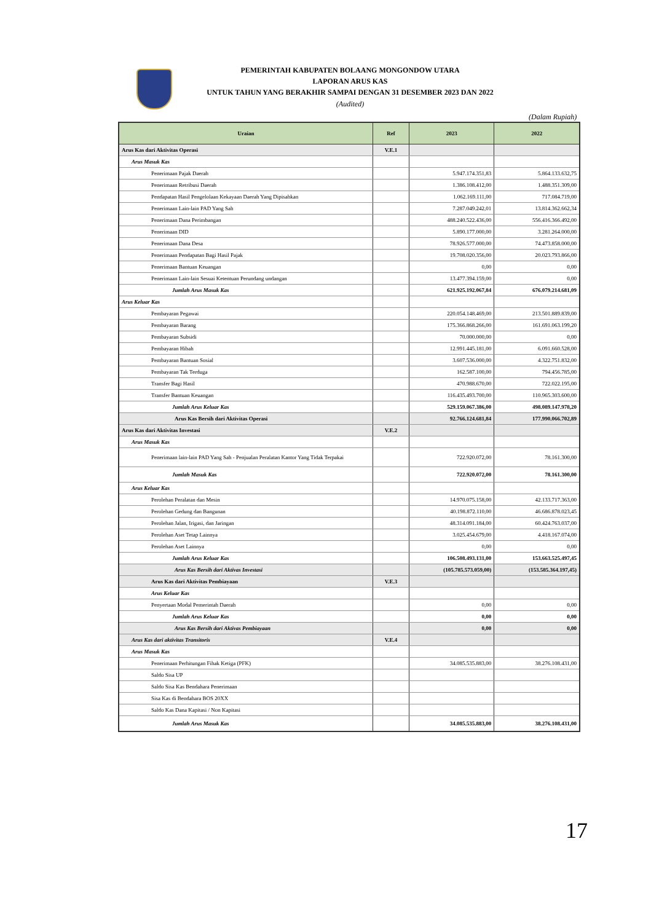PEMERINTAH KABUPATEN BOLAANG MONGONDOW UTARA
LAPORAN ARUS KAS
UNTUK TAHUN YANG BERAKHIR SAMPAI DENGAN 31 DESEMBER 2023 DAN 2022
(Audited)
(Dalam Rupiah)
| Uraian | Ref | 2023 | 2022 |
| --- | --- | --- | --- |
| Arus Kas dari Aktivitas Operasi | V.E.1 | | |
| Arus Masuk Kas | | | |
| Penerimaan Pajak Daerah | | 5.947.174.351,83 | 5.864.133.632,75 |
| Penerimaan Retribusi Daerah | | 1.386.108.412,00 | 1.488.351.309,00 |
| Pendapatan Hasil Pengelolaan Kekayaan Daerah Yang Dipisahkan | | 1.062.169.111,00 | 717.084.719,00 |
| Penerimaan Lain-lain PAD Yang Sah | | 7.287.049.242,01 | 13.814.362.662,34 |
| Penerimaan Dana Perimbangan | | 488.240.522.436,00 | 556.416.366.492,00 |
| Penerimaan DID | | 5.890.177.000,00 | 3.281.264.000,00 |
| Penerimaan Dana Desa | | 78.926.577.000,00 | 74.473.858.000,00 |
| Penerimaan Pendapatan Bagi Hasil Pajak | | 19.708.020.356,00 | 20.023.793.866,00 |
| Penerimaan Bantuan Keuangan | | 0,00 | 0,00 |
| Penerimaan Lain-lain Sesuai Ketentuan Perundang undangan | | 13.477.394.159,00 | 0,00 |
| Jumlah Arus Masuk Kas | | 621.925.192.067,84 | 676.079.214.681,09 |
| Arus Keluar Kas | | | |
| Pembayaran Pegawai | | 220.054.148.469,00 | 213.501.889.839,00 |
| Pembayaran Barang | | 175.366.868.266,00 | 161.691.063.199,20 |
| Pembayaran Subsidi | | 70.000.000,00 | 0,00 |
| Pembayaran Hibah | | 12.991.445.181,00 | 6.091.660.528,00 |
| Pembayaran Bantuan Sosial | | 3.607.536.000,00 | 4.322.751.832,00 |
| Pembayaran Tak Terduga | | 162.587.100,00 | 794.456.785,00 |
| Transfer Bagi Hasil | | 470.988.670,00 | 722.022.195,00 |
| Transfer Bantuan Keuangan | | 116.435.493.700,00 | 110.965.303.600,00 |
| Jumlah Arus Keluar Kas | | 529.159.067.386,00 | 498.089.147.978,20 |
| Arus Kas Bersih dari Aktivitas Operasi | | 92.766.124.681,84 | 177.990.066.702,89 |
| Arus Kas dari Aktivitas Investasi | V.E.2 | | |
| Arus Masuk Kas | | | |
| Penerimaan lain-lain PAD Yang Sah - Penjualan Peralatan Kantor Yang Tidak Terpakai | | 722.920.072,00 | 78.161.300,00 |
| Jumlah Masuk Kas | | 722.920.072,00 | 78.161.300,00 |
| Arus Keluar Kas | | | |
| Perolehan Peralatan dan Mesin | | 14.970.075.158,00 | 42.133.717.363,00 |
| Perolehan Gedung dan Bangunan | | 40.198.872.110,00 | 46.686.878.023,45 |
| Perolehan Jalan, Irigasi, dan Jaringan | | 48.314.091.184,00 | 60.424.763.037,00 |
| Perolehan Aset Tetap Lainnya | | 3.025.454.679,00 | 4.418.167.074,00 |
| Perolehan Aset Lainnya | | 0,00 | 0,00 |
| Jumlah Arus Keluar Kas | | 106.508.493.131,00 | 153.663.525.497,45 |
| Arus Kas Bersih dari Aktivas Investasi | | (105.785.573.059,00) | (153.585.364.197,45) |
| Arus Kas dari Aktivitas Pembiayaan | V.E.3 | | |
| Arus Keluar Kas | | | |
| Penyertaan Modal Pemerintah Daerah | | 0,00 | 0,00 |
| Jumlah Arus Keluar Kas | | 0,00 | 0,00 |
| Arus Kas Bersih dari Aktivas Pembiayaan | | 0,00 | 0,00 |
| Arus Kas dari aktivitas Transitoris | V.E.4 | | |
| Arus Masuk Kas | | | |
| Penerimaan Perhitungan Fihak Ketiga (PFK) | | 34.085.535.883,00 | 38.276.108.431,00 |
| Saldo Sisa UP | | | |
| Saldo Sisa Kas Bendahara Penerimaan | | | |
| Sisa Kas di Bendahara BOS 20XX | | | |
| Saldo Kas Dana Kapitasi / Non Kapitasi | | | |
| Jumlah Arus Masuk Kas | | 34.085.535.883,00 | 38.276.108.431,00 |
17